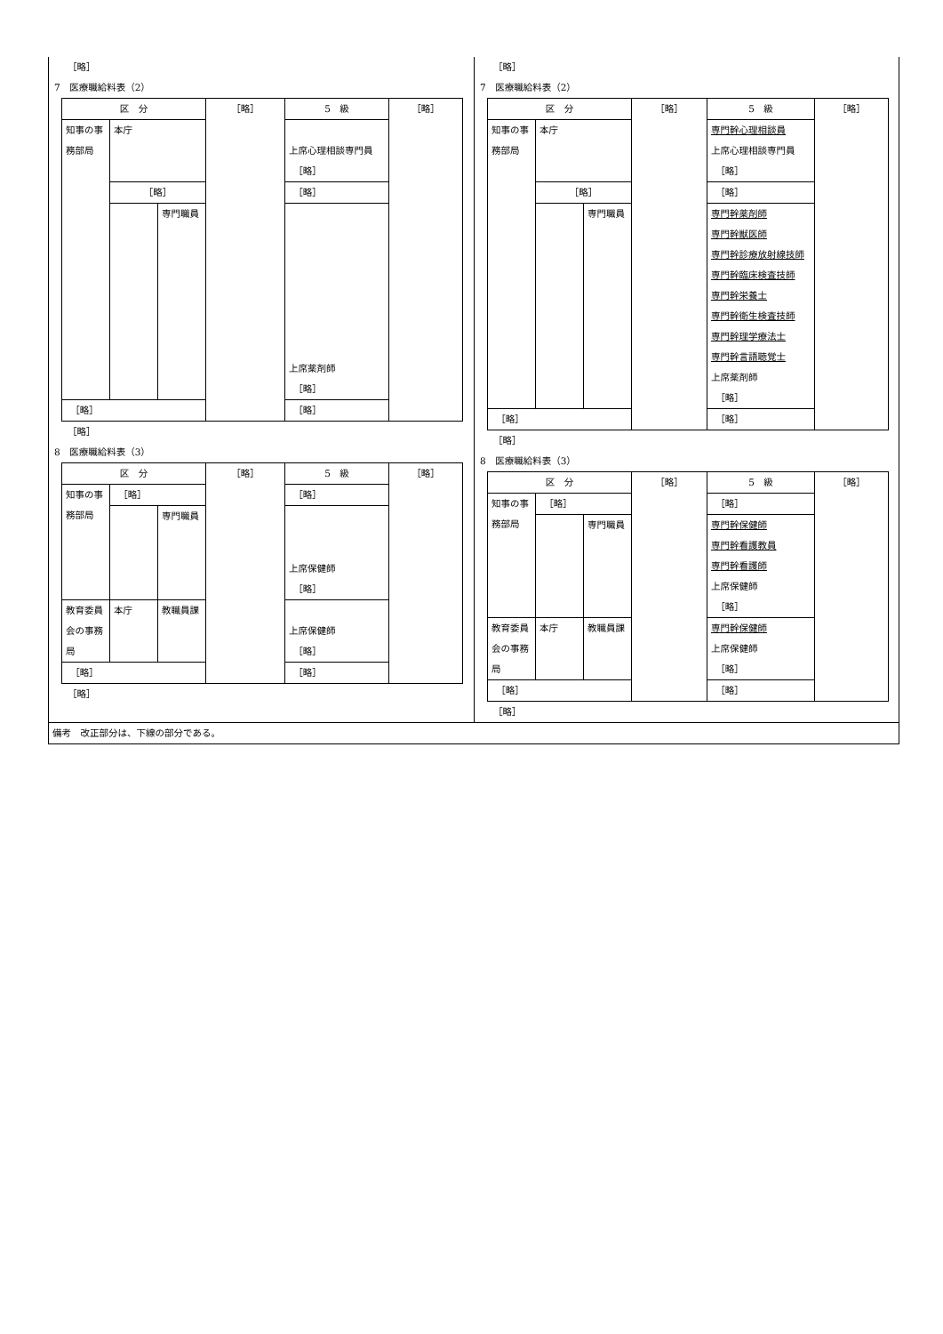| ［略］ 7 医療職給料表（2） / 区 分 / / / ［略］ / 5 級 / ［略］ / / 知事の事務部局 / 本庁 / / / 上席心理相談専門員 ［略］ / / / / ［略］ / / / ［略］ / / / / / 専門職員 / / 上席薬剤師 ［略］ / / / ［略］ / / / / ［略］ / / ［略］ 8 医療職給料表（3） / 区 分 / / / ［略］ / 5 級 / ［略］ / / 知事の事務部局 / ［略］ / / / ［略］ / / / / / 専門職員 / / 上席保健師 ［略］ / / / 教育委員会の事務局 / 本庁 / 教職員課 / / 上席保健師 ［略］ / / / ［略］ / / / / ［略］ / / ［略］ | ［略］ 7 医療職給料表（2） / 区 分 / / / ［略］ / 5 級 / ［略］ / / 知事の事務部局 / 本庁 / / / 専門幹心理相談員 上席心理相談専門員 ［略］ / / / / ［略］ / / / ［略］ / / / / / 専門職員 / / 専門幹薬剤師 専門幹獣医師 専門幹診療放射線技師 専門幹臨床検査技師 専門幹栄養士 専門幹衛生検査技師 専門幹理学療法士 専門幹言語聴覚士 上席薬剤師 ［略］ / / / ［略］ / / / / ［略］ / / ［略］ 8 医療職給料表（3） / 区 分 / / / ［略］ / 5 級 / ［略］ / / 知事の事務部局 / ［略］ / / / ［略］ / / / / / 専門職員 / / 専門幹保健師 専門幹看護教員 専門幹看護師 上席保健師 ［略］ / / / 教育委員会の事務局 / 本庁 / 教職員課 / / 専門幹保健師 上席保健師 ［略］ / / / ［略］ / / / / ［略］ / / ［略］ |
| 備考 改正部分は、下線の部分である。 | |